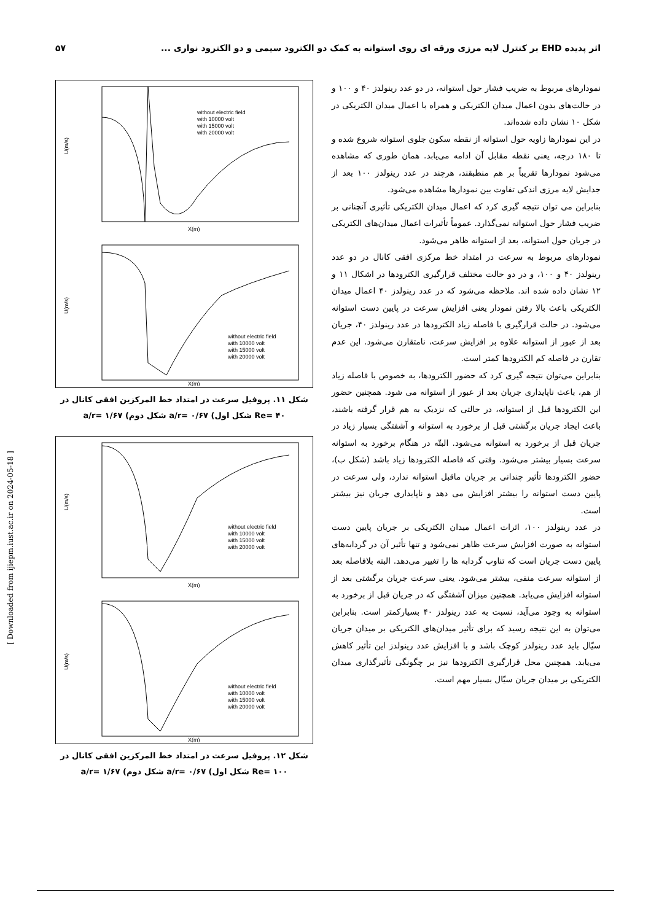اثر پدیده EHD بر کنترل لایه مرزی ورقه ای روی استوانه به کمک دو الکترود سیمی و دو الکترود نواری ... ۵۷
نمودارهای مربوط به ضریب فشار حول استوانه، در دو عدد رینولدز ۴۰ و ۱۰۰ و در حالت‌های بدون اعمال میدان الکتریکی و همراه با اعمال میدان الکتریکی در شکل ۱۰ نشان داده شده‌اند.
در این نمودارها زاویه حول استوانه از نقطه سکون جلوی استوانه شروع شده و تا ۱۸۰ درجه، یعنی نقطه مقابل آن ادامه می‌یابد. همان طوری که مشاهده می‌شود نمودارها تقریباً بر هم منطبقند، هرچند در عدد رینولدز ۱۰۰ بعد از جدایش لایه مرزی اندکی تفاوت بین نمودارها مشاهده می‌شود.
بنابراین می توان نتیجه گیری کرد که اعمال میدان الکتریکی تأثیری آنچنانی بر ضریب فشار حول استوانه نمی‌گذارد. عموماً تأثیرات اعمال میدان‌های الکتریکی در جریان حول استوانه، بعد از استوانه ظاهر می‌شود.
نمودارهای مربوط به سرعت در امتداد خط مرکزی افقی کانال در دو عدد رینولدز ۴۰ و ۱۰۰، و در دو حالت مختلف قرارگیری الکترودها در اشکال ۱۱ و ۱۲ نشان داده شده اند. ملاحظه می‌شود که در عدد رینولدز ۴۰ اعمال میدان الکتریکی باعث بالا رفتن نمودار یعنی افزایش سرعت در پایین دست استوانه می‌شود. در حالت قرارگیری با فاصله زیاد الکترودها در عدد رینولدز ۴۰، جریان بعد از عبور از استوانه علاوه بر افزایش سرعت، نامتقارن می‌شود. این عدم تقارن در فاصله کم الکترودها کمتر است.
بنابراین می‌توان نتیجه گیری کرد که حضور الکترودها، به خصوص با فاصله زیاد از هم، باعث ناپایداری جریان بعد از عبور از استوانه می شود. همچنین حضور این الکترودها قبل از استوانه، در حالتی که نزدیک به هم قرار گرفته باشند، باعث ایجاد جریان برگشتی قبل از برخورد به استوانه و آشفتگی بسیار زیاد در جریان قبل از برخورد به استوانه می‌شود. البتّه در هنگام برخورد به استوانه سرعت بسیار بیشتر می‌شود. وقتی که فاصله الکترودها زیاد باشد (شکل ب)، حضور الکترودها تأثیر چندانی بر جریان ماقبل استوانه ندارد، ولی سرعت در پایین دست استوانه را بیشتر افزایش می دهد و ناپایداری جریان نیز بیشتر است.
در عدد رینولدز ۱۰۰، اثرات اعمال میدان الکتریکی بر جریان پایین دست استوانه به صورت افزایش سرعت ظاهر نمی‌شود و تنها تأثیر آن در گردابه‌های پایین دست جریان است که تناوب گردابه ها را تغییر می‌دهد. البته بلافاصله بعد از استوانه سرعت منفی، بیشتر می‌شود. یعنی سرعت جریان برگشتی بعد از استوانه افزایش می‌یابد. همچنین میزان آشفتگی که در جریان قبل از برخورد به استوانه به وجود می‌آید، نسبت به عدد رینولدز ۴۰ بسیارکمتر است. بنابراین می‌توان به این نتیجه رسید که برای تأثیر میدان‌های الکتریکی بر میدان جریان سیّال باید عدد رینولدز کوچک باشد و با افزایش عدد رینولدز این تأثیر کاهش می‌یابد. همچنین محل قرارگیری الکترودها نیز بر چگونگی تأثیرگذاری میدان الکتریکی بر میدان جریان سیّال بسیار مهم است.
U(m/s)
X(m)
without electric field
with 10000 volt
with 15000 volt
with 20000 volt
U(m/s)
X(m)
without electric field
with 10000 volt
with 15000 volt
with 20000 volt
شکل ۱۱. پروفیل سرعت در امتداد خط المرکزین افقی کانال در
Re= ۴۰ شکل اول) a/r= ۰/۶۷ شکل دوم) a/r= ۱/۶۷
U(m/s)
X(m)
without electric field
with 10000 volt
with 15000 volt
with 20000 volt
U(m/s)
X(m)
without electric field
with 10000 volt
with 15000 volt
with 20000 volt
شکل ۱۲. پروفیل سرعت در امتداد خط المرکزین افقی کانال در
Re= ۱۰۰ شکل اول) a/r= ۰/۶۷ شکل دوم) a/r= ۱/۶۷
[ Downloaded from ijiepm.iust.ac.ir on 2024-05-18 ]